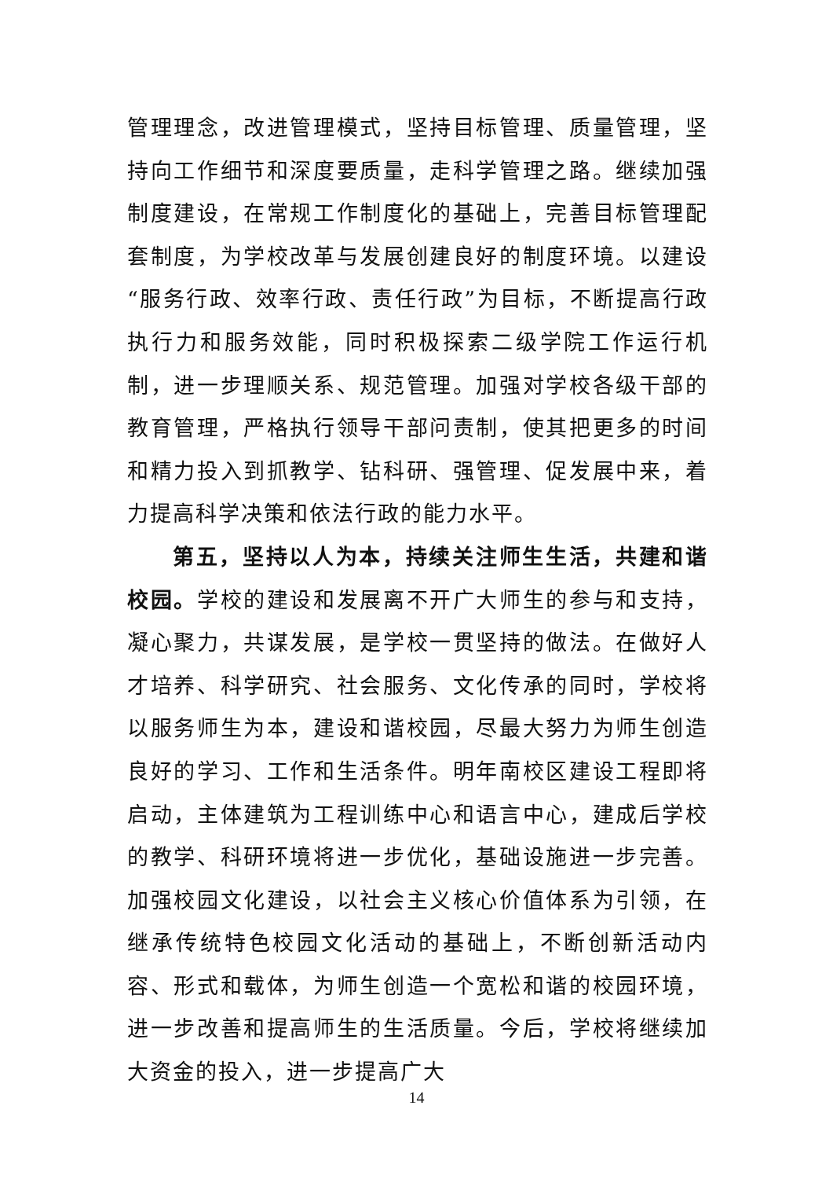管理理念，改进管理模式，坚持目标管理、质量管理，坚持向工作细节和深度要质量，走科学管理之路。继续加强制度建设，在常规工作制度化的基础上，完善目标管理配套制度，为学校改革与发展创建良好的制度环境。以建设“服务行政、效率行政、责任行政”为目标，不断提高行政执行力和服务效能，同时积极探索二级学院工作运行机制，进一步理顺关系、规范管理。加强对学校各级干部的教育管理，严格执行领导干部问责制，使其把更多的时间和精力投入到抓教学、钻科研、强管理、促发展中来，着力提高科学决策和依法行政的能力水平。
第五，坚持以人为本，持续关注师生生活，共建和谐校园。学校的建设和发展离不开广大师生的参与和支持，凝心聚力，共谋发展，是学校一贯坚持的做法。在做好人才培养、科学研究、社会服务、文化传承的同时，学校将以服务师生为本，建设和谐校园，尽最大努力为师生创造良好的学习、工作和生活条件。明年南校区建设工程即将启动，主体建筑为工程训练中心和语言中心，建成后学校的教学、科研环境将进一步优化，基础设施进一步完善。加强校园文化建设，以社会主义核心价值体系为引领，在继承传统特色校园文化活动的基础上，不断创新活动内容、形式和载体，为师生创造一个宽松和谐的校园环境，进一步改善和提高师生的生活质量。今后，学校将继续加大资金的投入，进一步提高广大
14